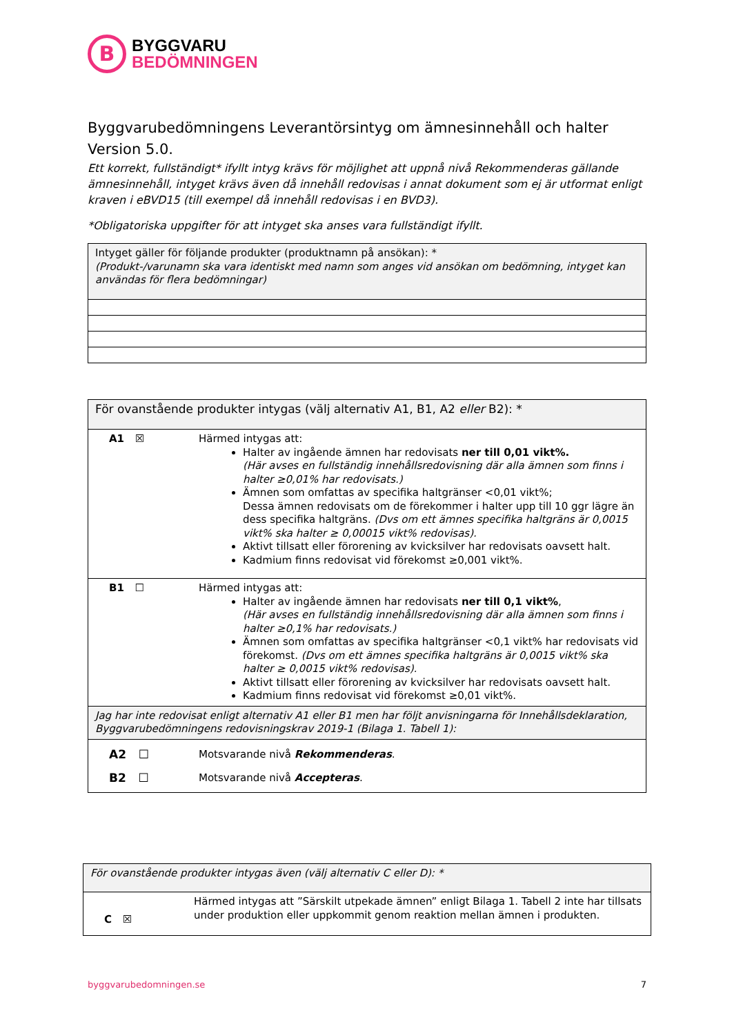B
BYGGVARU
BEDÖMNINGEN
Byggvarubedömningens Leverantörsintyg om ämnesinnehåll och halter
Version 5.0.
Ett korrekt, fullständigt* ifyllt intyg krävs för möjlighet att uppnå nivå Rekommenderas gällande ämnesinnehåll, intyget krävs även då innehåll redovisas i annat dokument som ej är utformat enligt kraven i eBVD15 (till exempel då innehåll redovisas i en BVD3).
*Obligatoriska uppgifter för att intyget ska anses vara fullständigt ifyllt.
| Intyget gäller för följande produkter (produktnamn på ansökan): * (Produkt-/varunamn ska vara identiskt med namn som anges vid ansökan om bedömning, intyget kan användas för flera bedömningar) |
| För ovanstående produkter intygas (välj alternativ A1, B1, A2 eller B2): * | |
| A1 ☒ | Härmed intygas att: Halter av ingående ämnen har redovisats ner till 0,01 vikt%. (Här avses en fullständig innehållsredovisning där alla ämnen som finns i halter ≥0,01% har redovisats.) Ämnen som omfattas av specifika haltgränser <0,01 vikt%; Dessa ämnen redovisats om de förekommer i halter upp till 10 ggr lägre än dess specifika haltgräns. (Dvs om ett ämnes specifika haltgräns är 0,0015 vikt% ska halter ≥ 0,00015 vikt% redovisas). Aktivt tillsatt eller förorening av kvicksilver har redovisats oavsett halt. Kadmium finns redovisat vid förekomst ≥0,001 vikt%. |
| B1 ☐ | Härmed intygas att: Halter av ingående ämnen har redovisats ner till 0,1 vikt% , (Här avses en fullständig innehållsredovisning där alla ämnen som finns i halter ≥0,1% har redovisats.) Ämnen som omfattas av specifika haltgränser <0,1 vikt% har redovisats vid förekomst. (Dvs om ett ämnes specifika haltgräns är 0,0015 vikt% ska halter ≥ 0,0015 vikt% redovisas). Aktivt tillsatt eller förorening av kvicksilver har redovisats oavsett halt. Kadmium finns redovisat vid förekomst ≥0,01 vikt%. |
| Jag har inte redovisat enligt alternativ A1 eller B1 men har följt anvisningarna för Innehållsdeklaration, Byggvarubedömningens redovisningskrav 2019-1 (Bilaga 1. Tabell 1): | |
| A2 ☐ B2 ☐ | Motsvarande nivå Rekommenderas . Motsvarande nivå Accepteras . |
| För ovanstående produkter intygas även (välj alternativ C eller D): * | |
| C ☒ | Härmed intygas att ”Särskilt utpekade ämnen” enligt Bilaga 1. Tabell 2 inte har tillsats under produktion eller uppkommit genom reaktion mellan ämnen i produkten. |
byggvarubedomningen.se 7